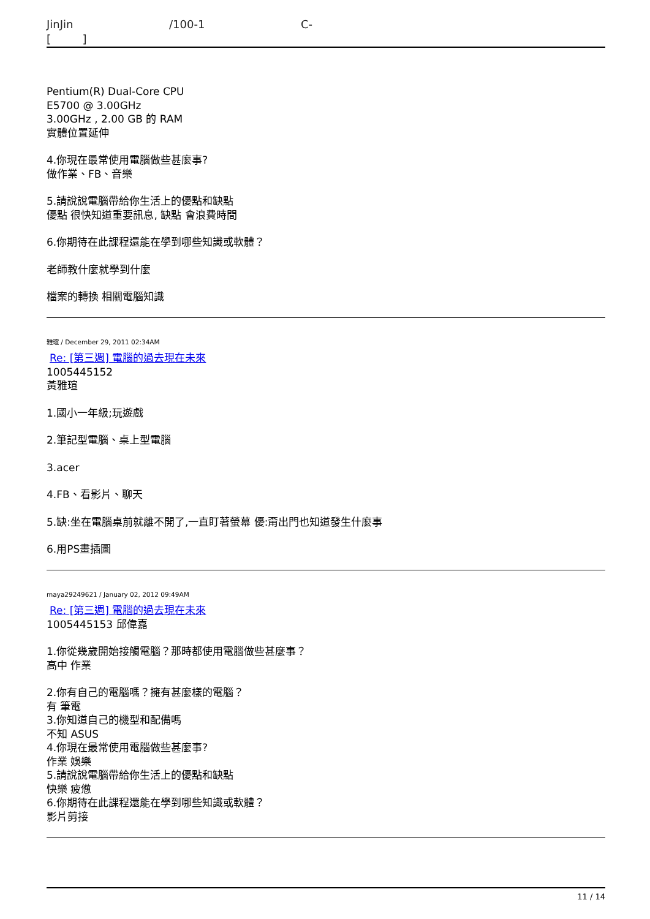JinJin /100-1 C-
[ ]
Pentium(R) Dual-Core CPU
E5700 @ 3.00GHz
3.00GHz , 2.00 GB 的 RAM
實體位置延伸
4.你現在最常使用電腦做些甚麼事?
做作業、FB、音樂
5.請說說電腦帶給你生活上的優點和缺點
優點 很快知道重要訊息, 缺點 會浪費時間
6.你期待在此課程還能在學到哪些知識或軟體？
老師教什麼就學到什麼
檔案的轉換 相關電腦知識
雅瑄 / December 29, 2011 02:34AM
Re: [第三週] 電腦的過去現在未來
1005445152
黃雅瑄
1.國小一年級;玩遊戲
2.筆記型電腦、桌上型電腦
3.acer
4.FB、看影片、聊天
5.缺:坐在電腦桌前就離不開了,一直盯著螢幕 優:甭出門也知道發生什麼事
6.用PS畫插圖
maya29249621 / January 02, 2012 09:49AM
Re: [第三週] 電腦的過去現在未來
1005445153 邱偉嘉
1.你從幾歲開始接觸電腦？那時都使用電腦做些甚麼事？
高中 作業
2.你有自己的電腦嗎？擁有甚麼樣的電腦？
有 筆電
3.你知道自己的機型和配備嗎
不知 ASUS
4.你現在最常使用電腦做些甚麼事?
作業 娛樂
5.請說說電腦帶給你生活上的優點和缺點
快樂 疲憊
6.你期待在此課程還能在學到哪些知識或軟體？
影片剪接
11 / 14